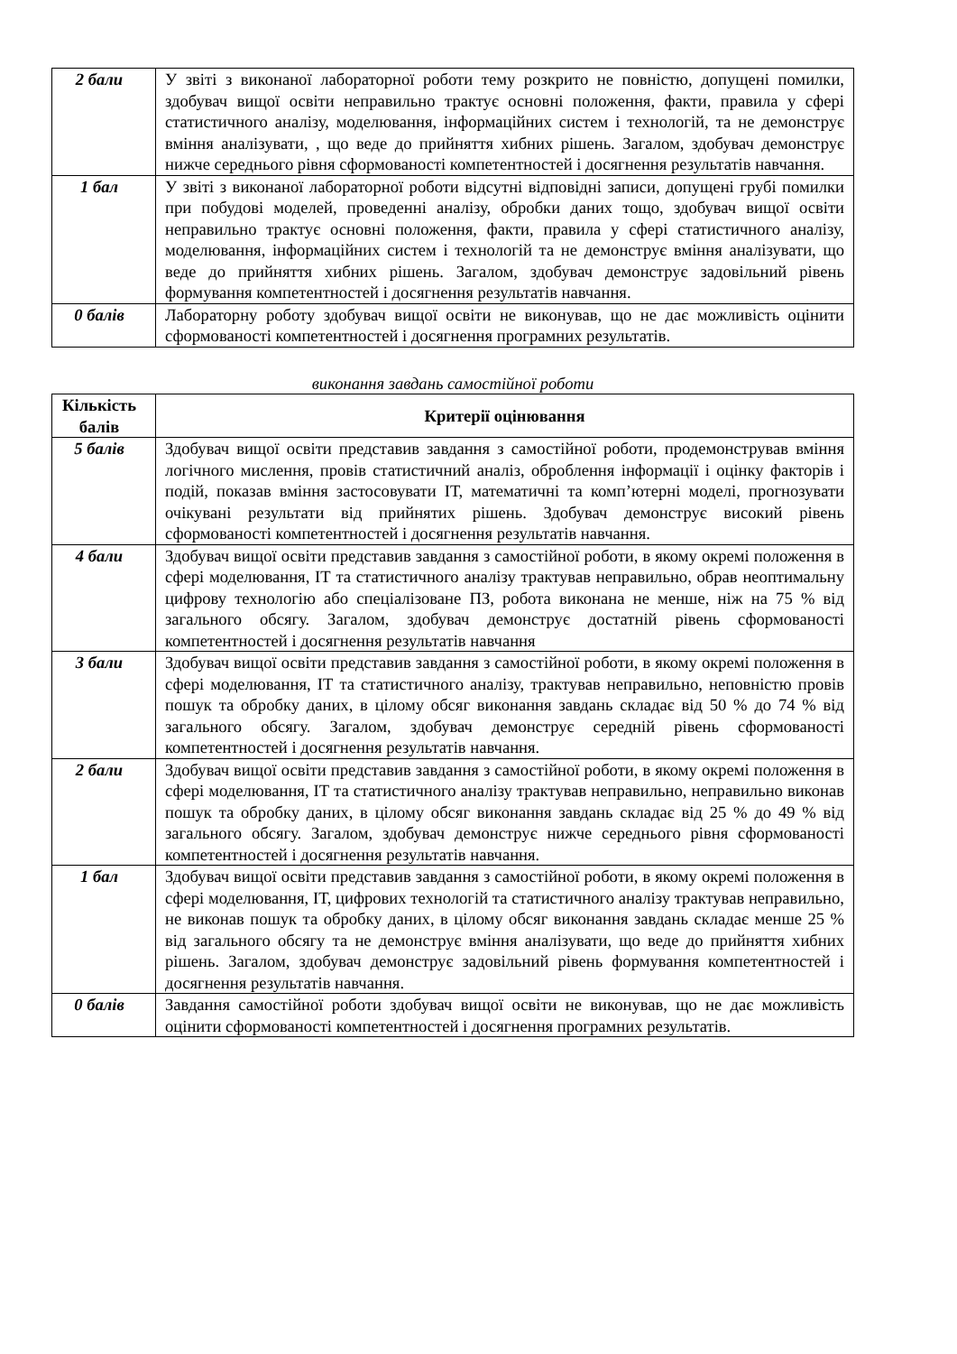| 2 бали | У звіті з виконаної лабораторної роботи тему розкрито не повністю, допущені помилки, здобувач вищої освіти неправильно трактує основні положення, факти, правила у сфері статистичного аналізу, моделювання, інформаційних систем і технологій, та не демонструє вміння аналізувати, , що веде до прийняття хибних рішень. Загалом, здобувач демонструє нижче середнього рівня сформованості компетентностей і досягнення результатів навчання. |
| 1 бал | У звіті з виконаної лабораторної роботи відсутні відповідні записи, допущені грубі помилки при побудові моделей, проведенні аналізу, обробки даних тощо, здобувач вищої освіти неправильно трактує основні положення, факти, правила у сфері статистичного аналізу, моделювання, інформаційних систем і технологій та не демонструє вміння аналізувати, що веде до прийняття хибних рішень. Загалом, здобувач демонструє задовільний рівень формування компетентностей і досягнення результатів навчання. |
| 0 балів | Лабораторну роботу здобувач вищої освіти не виконував, що не дає можливість оцінити сформованості компетентностей і досягнення програмних результатів. |
виконання завдань самостійної роботи
| Кількість балів | Критерії оцінювання |
| --- | --- |
| 5 балів | Здобувач вищої освіти представив завдання з самостійної роботи, продемонстрував вміння логічного мислення, провів статистичний аналіз, оброблення інформації і оцінку факторів і подій, показав вміння застосовувати ІТ, математичні та комп’ютерні моделі, прогнозувати очікувані результати від прийнятих рішень. Здобувач демонструє високий рівень сформованості компетентностей і досягнення результатів навчання. |
| 4 бали | Здобувач вищої освіти представив завдання з самостійної роботи, в якому окремі положення в сфері моделювання, ІТ та статистичного аналізу трактував неправильно, обрав неоптимальну цифрову технологію або спеціалізоване ПЗ, робота виконана не менше, ніж на 75 % від загального обсягу. Загалом, здобувач демонструє достатній рівень сформованості компетентностей і досягнення результатів навчання |
| 3 бали | Здобувач вищої освіти представив завдання з самостійної роботи, в якому окремі положення в сфері моделювання, ІТ та статистичного аналізу, трактував неправильно, неповністю провів пошук та обробку даних, в цілому обсяг виконання завдань складає від 50 % до 74 % від загального обсягу. Загалом, здобувач демонструє середній рівень сформованості компетентностей і досягнення результатів навчання. |
| 2 бали | Здобувач вищої освіти представив завдання з самостійної роботи, в якому окремі положення в сфері моделювання, ІТ та статистичного аналізу трактував неправильно, неправильно виконав пошук та обробку даних, в цілому обсяг виконання завдань складає від 25 % до 49 % від загального обсягу. Загалом, здобувач демонструє нижче середнього рівня сформованості компетентностей і досягнення результатів навчання. |
| 1 бал | Здобувач вищої освіти представив завдання з самостійної роботи, в якому окремі положення в сфері моделювання, ІТ, цифрових технологій та статистичного аналізу трактував неправильно, не виконав пошук та обробку даних, в цілому обсяг виконання завдань складає менше 25 % від загального обсягу та не демонструє вміння аналізувати, що веде до прийняття хибних рішень. Загалом, здобувач демонструє задовільний рівень формування компетентностей і досягнення результатів навчання. |
| 0 балів | Завдання самостійної роботи здобувач вищої освіти не виконував, що не дає можливість оцінити сформованості компетентностей і досягнення програмних результатів. |